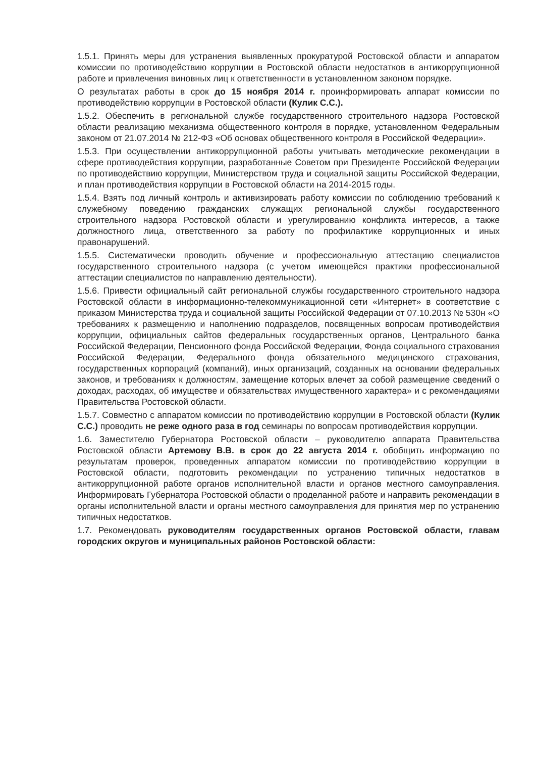1.5.1. Принять меры для устранения выявленных прокуратурой Ростовской области и аппаратом комиссии по противодействию коррупции в Ростовской области недостатков в антикоррупционной работе и привлечения виновных лиц к ответственности в установленном законом порядке.
О результатах работы в срок до 15 ноября 2014 г. проинформировать аппарат комиссии по противодействию коррупции в Ростовской области (Кулик С.С.).
1.5.2. Обеспечить в региональной службе государственного строительного надзора Ростовской области реализацию механизма общественного контроля в порядке, установленном Федеральным законом от 21.07.2014 № 212-ФЗ «Об основах общественного контроля в Российской Федерации».
1.5.3. При осуществлении антикоррупционной работы учитывать методические рекомендации в сфере противодействия коррупции, разработанные Советом при Президенте Российской Федерации по противодействию коррупции, Министерством труда и социальной защиты Российской Федерации, и план противодействия коррупции в Ростовской области на 2014-2015 годы.
1.5.4. Взять под личный контроль и активизировать работу комиссии по соблюдению требований к служебному поведению гражданских служащих региональной службы государственного строительного надзора Ростовской области и урегулированию конфликта интересов, а также должностного лица, ответственного за работу по профилактике коррупционных и иных правонарушений.
1.5.5. Систематически проводить обучение и профессиональную аттестацию специалистов государственного строительного надзора (с учетом имеющейся практики профессиональной аттестации специалистов по направлению деятельности).
1.5.6. Привести официальный сайт региональной службы государственного строительного надзора Ростовской области в информационно-телекоммуникационной сети «Интернет» в соответствие с приказом Министерства труда и социальной защиты Российской Федерации от 07.10.2013 № 530н «О требованиях к размещению и наполнению подразделов, посвященных вопросам противодействия коррупции, официальных сайтов федеральных государственных органов, Центрального банка Российской Федерации, Пенсионного фонда Российской Федерации, Фонда социального страхования Российской Федерации, Федерального фонда обязательного медицинского страхования, государственных корпораций (компаний), иных организаций, созданных на основании федеральных законов, и требованиях к должностям, замещение которых влечет за собой размещение сведений о доходах, расходах, об имуществе и обязательствах имущественного характера» и с рекомендациями Правительства Ростовской области.
1.5.7. Совместно с аппаратом комиссии по противодействию коррупции в Ростовской области (Кулик С.С.) проводить не реже одного раза в год семинары по вопросам противодействия коррупции.
1.6. Заместителю Губернатора Ростовской области – руководителю аппарата Правительства Ростовской области Артемову В.В. в срок до 22 августа 2014 г. обобщить информацию по результатам проверок, проведенных аппаратом комиссии по противодействию коррупции в Ростовской области, подготовить рекомендации по устранению типичных недостатков в антикоррупционной работе органов исполнительной власти и органов местного самоуправления. Информировать Губернатора Ростовской области о проделанной работе и направить рекомендации в органы исполнительной власти и органы местного самоуправления для принятия мер по устранению типичных недостатков.
1.7. Рекомендовать руководителям государственных органов Ростовской области, главам городских округов и муниципальных районов Ростовской области: